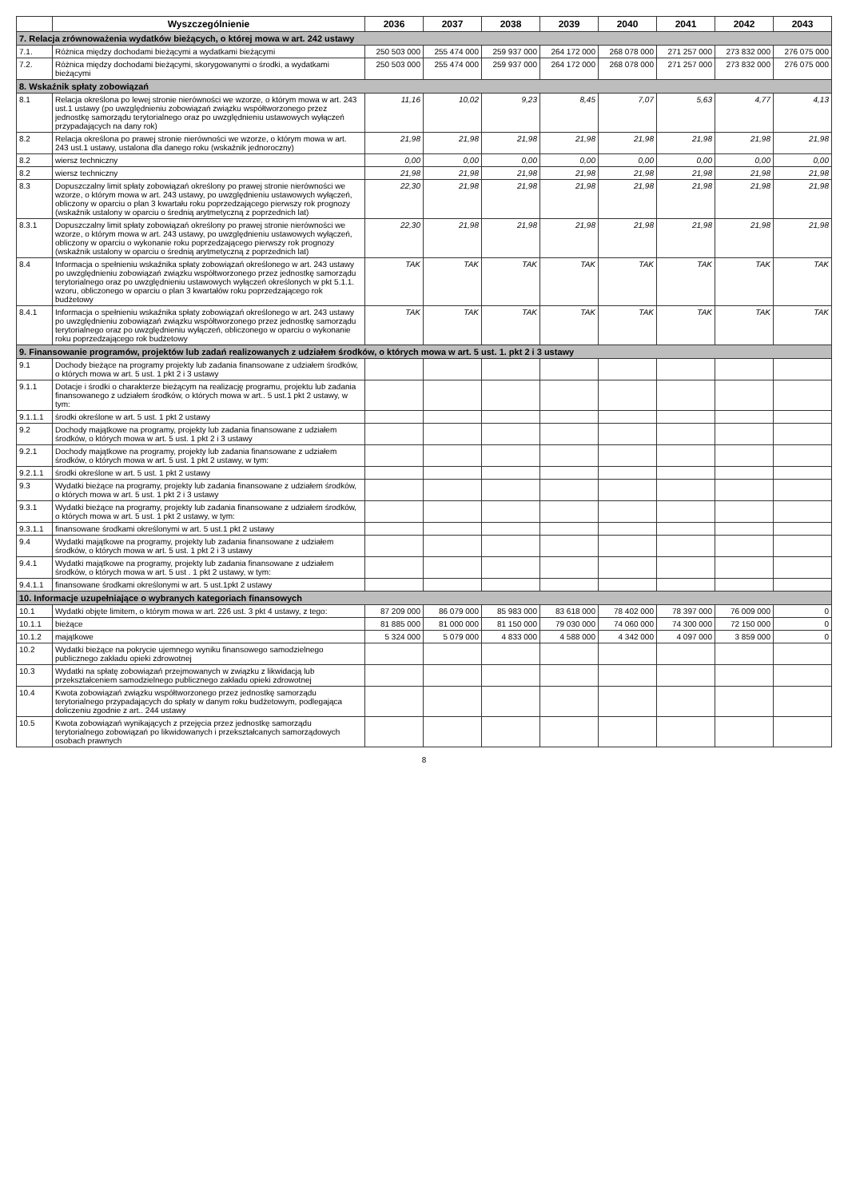| | Wyszczególnienie | 2036 | 2037 | 2038 | 2039 | 2040 | 2041 | 2042 | 2043 |
| --- | --- | --- | --- | --- | --- | --- | --- | --- | --- |
| 7. Relacja zrównoważenia wydatków bieżących, o której mowa w art. 242 ustawy | | | | | | | | | |
| 7.1. | Różnica między dochodami bieżącymi a wydatkami bieżącymi | 250 503 000 | 255 474 000 | 259 937 000 | 264 172 000 | 268 078 000 | 271 257 000 | 273 832 000 | 276 075 000 |
| 7.2. | Różnica między dochodami bieżącymi, skorygowanymi o środki, a wydatkami bieżącymi | 250 503 000 | 255 474 000 | 259 937 000 | 264 172 000 | 268 078 000 | 271 257 000 | 273 832 000 | 276 075 000 |
| 8. Wskaźnik spłaty zobowiązań | | | | | | | | | |
| 8.1 | Relacja określona po lewej stronie nierówności we wzorze, o którym mowa w art. 243 ust.1 ustawy (po uwzględnieniu zobowiązań związku współtworzonego przez jednostkę samorządu terytorialnego oraz po uwzględnieniu ustawowych wyłączeń przypadających na dany rok) | 11,16 | 10,02 | 9,23 | 8,45 | 7,07 | 5,63 | 4,77 | 4,13 |
| 8.2 | Relacja określona po prawej stronie nierówności we wzorze, o którym mowa w art. 243 ust.1 ustawy, ustalona dla danego roku (wskaźnik jednoroczny) | 21,98 | 21,98 | 21,98 | 21,98 | 21,98 | 21,98 | 21,98 | 21,98 |
| 8.2 | wiersz techniczny | 0,00 | 0,00 | 0,00 | 0,00 | 0,00 | 0,00 | 0,00 | 0,00 |
| 8.2 | wiersz techniczny | 21,98 | 21,98 | 21,98 | 21,98 | 21,98 | 21,98 | 21,98 | 21,98 |
| 8.3 | Dopuszczalny limit spłaty zobowiązań określony po prawej stronie nierówności we wzorze, o którym mowa w art. 243 ustawy, po uwzględnieniu ustawowych wyłączeń, obliczony w oparciu o plan 3 kwartału roku poprzedzającego pierwszy rok prognozy (wskaźnik ustalony w oparciu o średnią arytmetyczną z poprzednich lat) | 22,30 | 21,98 | 21,98 | 21,98 | 21,98 | 21,98 | 21,98 | 21,98 |
| 8.3.1 | Dopuszczalny limit spłaty zobowiązań określony po prawej stronie nierówności we wzorze, o którym mowa w art. 243 ustawy, po uwzględnieniu ustawowych wyłączeń, obliczony w oparciu o wykonanie roku poprzedzającego pierwszy rok prognozy (wskaźnik ustalony w oparciu o średnią arytmetyczną z poprzednich lat) | 22,30 | 21,98 | 21,98 | 21,98 | 21,98 | 21,98 | 21,98 | 21,98 |
| 8.4 | Informacja o spełnieniu wskaźnika spłaty zobowiązań określonego w art. 243 ustawy po uwzględnieniu zobowiązań związku współtworzonego przez jednostkę samorządu terytorialnego oraz po uwzględnieniu ustawowych wyłączeń określonych w pkt 5.1.1. wzoru, obliczonego w oparciu o plan 3 kwartałów roku poprzedzającego rok budżetowy | TAK | TAK | TAK | TAK | TAK | TAK | TAK | TAK |
| 8.4.1 | Informacja o spełnieniu wskaźnika spłaty zobowiązań określonego w art. 243 ustawy po uwzględnieniu zobowiązań związku współtworzonego przez jednostkę samorządu terytorialnego oraz po uwzględnieniu wyłączeń, obliczonego w oparciu o wykonanie roku poprzedzającego rok budżetowy | TAK | TAK | TAK | TAK | TAK | TAK | TAK | TAK |
| 9. Finansowanie programów, projektów lub zadań realizowanych z udziałem środków, o których mowa w art. 5 ust. 1. pkt 2 i 3 ustawy | | | | | | | | | |
| 9.1 | Dochody bieżące na programy projekty lub zadania finansowane z udziałem środków, o których mowa w art. 5 ust. 1 pkt 2 i 3 ustawy | | | | | | | | |
| 9.1.1 | Dotacje i środki o charakterze bieżącym na realizację programu, projektu lub zadania finansowanego z udziałem środków, o których mowa w art.. 5 ust.1 pkt 2 ustawy, w tym: | | | | | | | | |
| 9.1.1.1 | środki określone w art. 5 ust. 1 pkt 2 ustawy | | | | | | | | |
| 9.2 | Dochody majątkowe na programy, projekty lub zadania finansowane z udziałem środków, o których mowa w art. 5 ust. 1 pkt 2 i 3 ustawy | | | | | | | | |
| 9.2.1 | Dochody majątkowe na programy, projekty lub zadania finansowane z udziałem środków, o których mowa w art. 5 ust. 1 pkt 2 ustawy, w tym: | | | | | | | | |
| 9.2.1.1 | środki określone w art. 5 ust. 1 pkt 2 ustawy | | | | | | | | |
| 9.3 | Wydatki bieżące na programy, projekty lub zadania finansowane z udziałem środków, o których mowa w art. 5 ust. 1 pkt 2 i 3 ustawy | | | | | | | | |
| 9.3.1 | Wydatki bieżące na programy, projekty lub zadania finansowane z udziałem środków, o których mowa w art. 5 ust. 1 pkt 2 ustawy, w tym: | | | | | | | | |
| 9.3.1.1 | finansowane środkami określonymi w art. 5 ust.1 pkt 2 ustawy | | | | | | | | |
| 9.4 | Wydatki majątkowe na programy, projekty lub zadania finansowane z udziałem środków, o których mowa w art. 5 ust. 1 pkt 2 i 3 ustawy | | | | | | | | |
| 9.4.1 | Wydatki majątkowe na programy, projekty lub zadania finansowane z udziałem środków, o których mowa w art. 5 ust . 1 pkt 2 ustawy, w tym: | | | | | | | | |
| 9.4.1.1 | finansowane środkami określonymi w art. 5 ust.1pkt 2 ustawy | | | | | | | | |
| 10. Informacje uzupełniające o wybranych kategoriach finansowych | | | | | | | | | |
| 10.1 | Wydatki objęte limitem, o którym mowa w art. 226 ust. 3 pkt 4 ustawy, z tego: | 87 209 000 | 86 079 000 | 85 983 000 | 83 618 000 | 78 402 000 | 78 397 000 | 76 009 000 | 0 |
| 10.1.1 | bieżące | 81 885 000 | 81 000 000 | 81 150 000 | 79 030 000 | 74 060 000 | 74 300 000 | 72 150 000 | 0 |
| 10.1.2 | majątkowe | 5 324 000 | 5 079 000 | 4 833 000 | 4 588 000 | 4 342 000 | 4 097 000 | 3 859 000 | 0 |
| 10.2 | Wydatki bieżące na pokrycie ujemnego wyniku finansowego samodzielnego publicznego zakładu opieki zdrowotnej | | | | | | | | |
| 10.3 | Wydatki na spłatę zobowiązań przejmowanych w związku z likwidacją lub przekształceniem samodzielnego publicznego zakładu opieki zdrowotnej | | | | | | | | |
| 10.4 | Kwota zobowiązań związku współtworzonego przez jednostkę samorządu terytorialnego przypadających do spłaty w danym roku budżetowym, podlegająca doliczeniu zgodnie z art.. 244 ustawy | | | | | | | | |
| 10.5 | Kwota zobowiązań wynikających z przejęcia przez jednostkę samorządu terytorialnego zobowiązań po likwidowanych i przekształcanych samorządowych osobach prawnych | | | | | | | | |
8